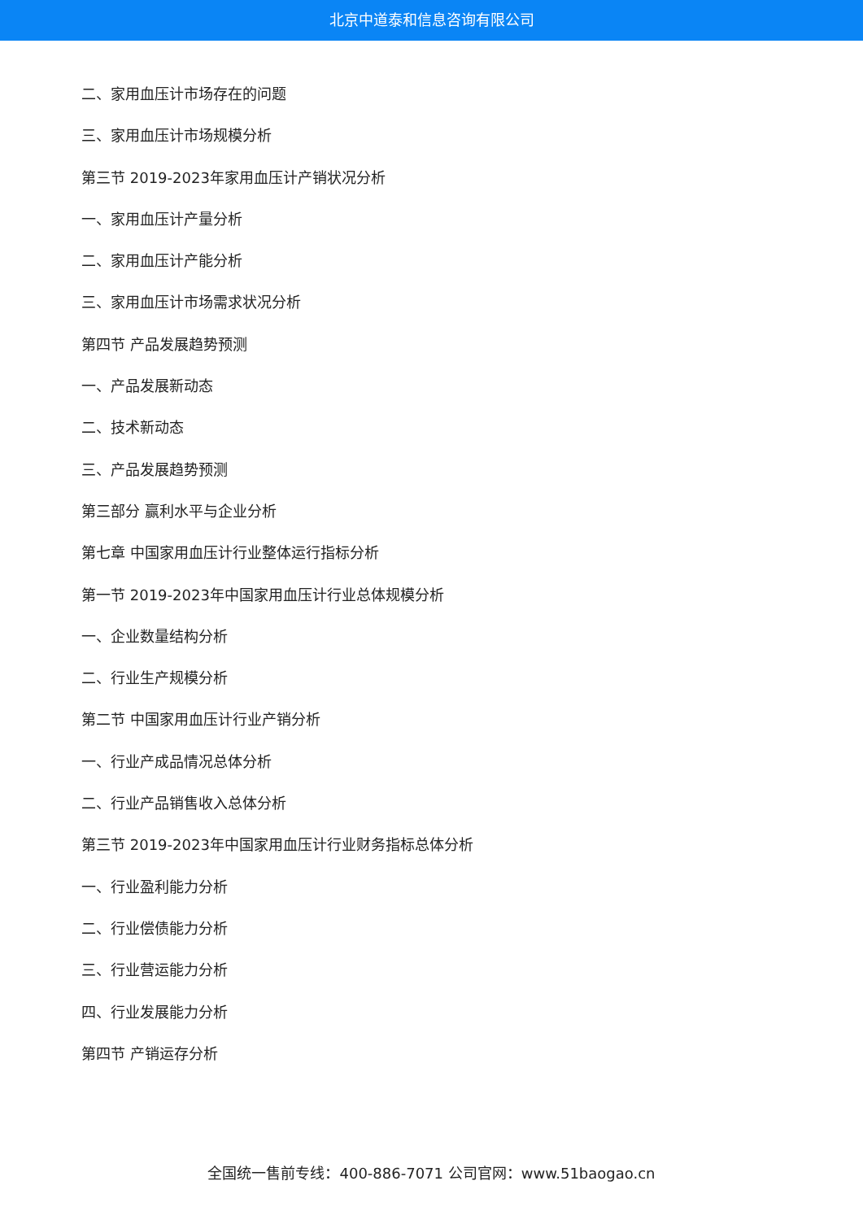北京中道泰和信息咨询有限公司
二、家用血压计市场存在的问题
三、家用血压计市场规模分析
第三节 2019-2023年家用血压计产销状况分析
一、家用血压计产量分析
二、家用血压计产能分析
三、家用血压计市场需求状况分析
第四节 产品发展趋势预测
一、产品发展新动态
二、技术新动态
三、产品发展趋势预测
第三部分 赢利水平与企业分析
第七章 中国家用血压计行业整体运行指标分析
第一节 2019-2023年中国家用血压计行业总体规模分析
一、企业数量结构分析
二、行业生产规模分析
第二节 中国家用血压计行业产销分析
一、行业产成品情况总体分析
二、行业产品销售收入总体分析
第三节 2019-2023年中国家用血压计行业财务指标总体分析
一、行业盈利能力分析
二、行业偿债能力分析
三、行业营运能力分析
四、行业发展能力分析
第四节 产销运存分析
全国统一售前专线：400-886-7071 公司官网：www.51baogao.cn